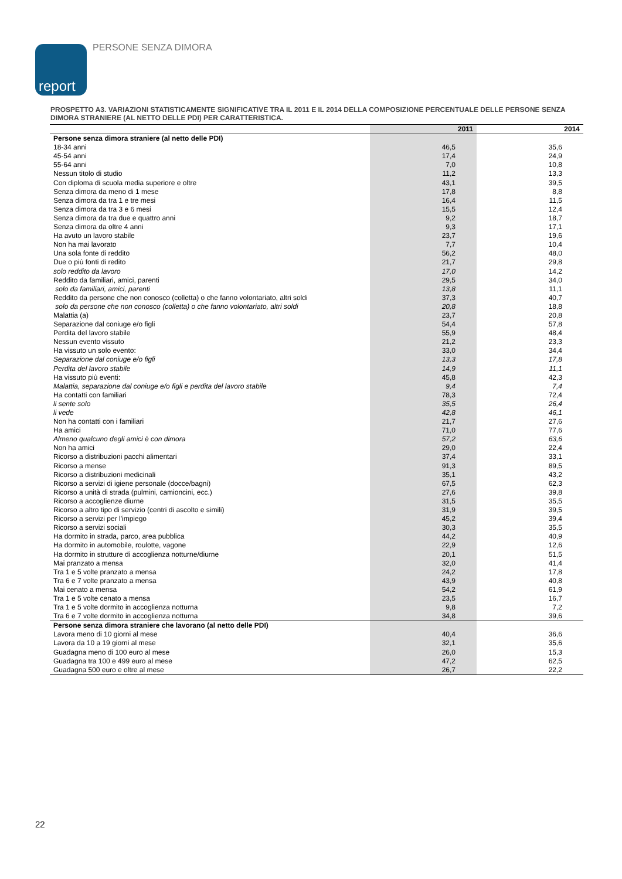report PERSONE SENZA DIMORA
PROSPETTO A3. VARIAZIONI STATISTICAMENTE SIGNIFICATIVE TRA IL 2011 E IL 2014 DELLA COMPOSIZIONE PERCENTUALE DELLE PERSONE SENZA DIMORA STRANIERE (AL NETTO DELLE PDI) PER CARATTERISTICA.
| | 2011 | 2014 |
| --- | --- | --- |
| Persone senza dimora straniere (al netto delle PDI) | | |
| 18-34 anni | 46,5 | 35,6 |
| 45-54 anni | 17,4 | 24,9 |
| 55-64 anni | 7,0 | 10,8 |
| Nessun titolo di studio | 11,2 | 13,3 |
| Con diploma di scuola media superiore e oltre | 43,1 | 39,5 |
| Senza dimora da meno di 1 mese | 17,8 | 8,8 |
| Senza dimora da tra 1 e tre mesi | 16,4 | 11,5 |
| Senza dimora da tra 3 e 6 mesi | 15,5 | 12,4 |
| Senza dimora da tra due e quattro anni | 9,2 | 18,7 |
| Senza dimora da oltre 4 anni | 9,3 | 17,1 |
| Ha avuto un lavoro stabile | 23,7 | 19,6 |
| Non ha mai lavorato | 7,7 | 10,4 |
| Una sola fonte di reddito | 56,2 | 48,0 |
| Due o più fonti di redito | 21,7 | 29,8 |
| solo reddito da lavoro | 17,0 | 14,2 |
| Reddito da familiari, amici, parenti | 29,5 | 34,0 |
| solo da familiari, amici, parenti | 13,8 | 11,1 |
| Reddito da persone che non conosco (colletta) o che fanno volontariato, altri soldi | 37,3 | 40,7 |
| solo da persone che non conosco (colletta) o che fanno volontariato, altri soldi | 20,8 | 18,8 |
| Malattia (a) | 23,7 | 20,8 |
| Separazione dal coniuge e/o figli | 54,4 | 57,8 |
| Perdita del lavoro stabile | 55,9 | 48,4 |
| Nessun evento vissuto | 21,2 | 23,3 |
| Ha vissuto un solo evento: | 33,0 | 34,4 |
| Separazione dal coniuge e/o figli | 13,3 | 17,8 |
| Perdita del lavoro stabile | 14,9 | 11,1 |
| Ha vissuto più eventi: | 45,8 | 42,3 |
| Malattia, separazione dal coniuge e/o figli e perdita del lavoro stabile | 9,4 | 7,4 |
| Ha contatti con familiari | 78,3 | 72,4 |
| li sente solo | 35,5 | 26,4 |
| li vede | 42,8 | 46,1 |
| Non ha contatti con i familiari | 21,7 | 27,6 |
| Ha amici | 71,0 | 77,6 |
| Almeno qualcuno degli amici è con dimora | 57,2 | 63,6 |
| Non ha amici | 29,0 | 22,4 |
| Ricorso a distribuzioni pacchi alimentari | 37,4 | 33,1 |
| Ricorso a mense | 91,3 | 89,5 |
| Ricorso a distribuzioni medicinali | 35,1 | 43,2 |
| Ricorso a servizi di igiene personale (docce/bagni) | 67,5 | 62,3 |
| Ricorso a unità di strada (pulmini, camioncini, ecc.) | 27,6 | 39,8 |
| Ricorso a accoglienze diurne | 31,5 | 35,5 |
| Ricorso a altro tipo di servizio (centri di ascolto e simili) | 31,9 | 39,5 |
| Ricorso a servizi per l'impiego | 45,2 | 39,4 |
| Ricorso a servizi sociali | 30,3 | 35,5 |
| Ha dormito in strada, parco, area pubblica | 44,2 | 40,9 |
| Ha dormito in automobile, roulotte, vagone | 22,9 | 12,6 |
| Ha dormito in strutture di accoglienza notturne/diurne | 20,1 | 51,5 |
| Mai pranzato a mensa | 32,0 | 41,4 |
| Tra 1 e 5 volte pranzato a mensa | 24,2 | 17,8 |
| Tra 6 e 7 volte pranzato a mensa | 43,9 | 40,8 |
| Mai cenato a mensa | 54,2 | 61,9 |
| Tra 1 e 5 volte cenato a mensa | 23,5 | 16,7 |
| Tra 1 e 5 volte dormito in accoglienza notturna | 9,8 | 7,2 |
| Tra 6 e 7 volte dormito in accoglienza notturna | 34,8 | 39,6 |
| Persone senza dimora straniere che lavorano (al netto delle PDI) | | |
| Lavora meno di 10 giorni al mese | 40,4 | 36,6 |
| Lavora da 10 a 19 giorni al mese | 32,1 | 35,6 |
| Guadagna meno di 100 euro al mese | 26,0 | 15,3 |
| Guadagna tra 100 e 499 euro al mese | 47,2 | 62,5 |
| Guadagna 500 euro e oltre al mese | 26,7 | 22,2 |
22